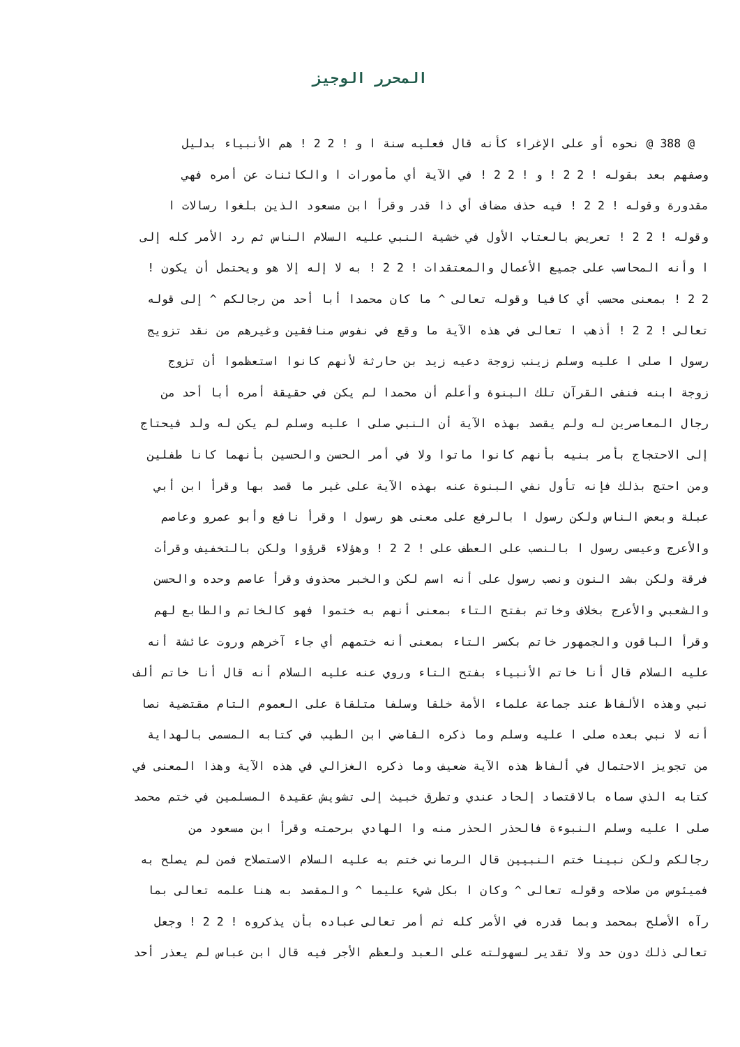المحرر الوجيز
@ 388 @ نحوه أو على الإغراء كأنه قال فعليه سنة ا و ! 2 2 ! هم الأنبياء بدليل
وصفهم بعد بقوله ! 2 2 ! و ! 2 2 ! في الآية أي مأمورات ا والكائنات عن أمره فهي
مقدورة وقوله ! 2 2 ! فيه حذف مضاف أي ذا قدر وقرأ ابن مسعود الذين بلغوا رسالات ا
وقوله ! 2 2 ! تعريض بالعتاب الأول في خشية النبي عليه السلام الناس ثم رد الأمر كله إلى
ا وأنه المحاسب على جميع الأعمال والمعتقدات ! 2 2 ! به لا إله إلا هو ويحتمل أن يكون !
2 2 ! بمعنى محسب أي كافيا وقوله تعالى ^ ما كان محمدا أبا أحد من رجالكم ^ إلى قوله
تعالى ! 2 2 ! أذهب ا تعالى في هذه الآية ما وقع في نفوس منافقين وغيرهم من نقد تزويج
رسول ا صلى ا عليه وسلم زينب زوجة دعيه زيد بن حارثة لأنهم كانوا استعظموا أن تزوج
زوجة ابنه فنفى القرآن تلك البنوة وأعلم أن محمدا لم يكن في حقيقة أمره أبا أحد من
رجال المعاصرين له ولم يقصد بهذه الآية أن النبي صلى ا عليه وسلم لم يكن له ولد فيحتاج
إلى الاحتجاج بأمر بنيه بأنهم كانوا ماتوا ولا في أمر الحسن والحسين بأنهما كانا طفلين
ومن احتج بذلك فإنه تأول نفي البنوة عنه بهذه الآية على غير ما قصد بها وقرأ ابن أبي
عبلة وبعض الناس ولكن رسول ا بالرفع على معنى هو رسول ا وقرأ نافع وأبو عمرو وعاصم
والأعرج وعيسى رسول ا بالنصب على العطف على ! 2 2 ! وهؤلاء قرؤوا ولكن بالتخفيف وقرأت
فرقة ولكن بشد النون ونصب رسول على أنه اسم لكن والخبر محذوف وقرأ عاصم وحده والحسن
والشعبي والأعرج بخلاف وخاتم بفتح التاء بمعنى أنهم به ختموا فهو كالخاتم والطابع لهم
وقرأ الباقون والجمهور خاتم بكسر التاء بمعنى أنه ختمهم أي جاء آخرهم وروت عائشة أنه
عليه السلام قال أنا خاتم الأنبياء بفتح التاء وروي عنه عليه السلام أنه قال أنا خاتم ألف
نبي وهذه الألفاظ عند جماعة علماء الأمة خلقا وسلفا متلقاة على العموم التام مقتضية نصا
أنه لا نبي بعده صلى ا عليه وسلم وما ذكره القاضي ابن الطيب في كتابه المسمى بالهداية
من تجويز الاحتمال في ألفاظ هذه الآية ضعيف وما ذكره الغزالي في هذه الآية وهذا المعنى في
كتابه الذي سماه بالاقتصاد إلحاد عندي وتطرق خبيث إلى تشويش عقيدة المسلمين في ختم محمد
صلى ا عليه وسلم النبوءة فالحذر الحذر منه وا الهادي برحمته وقرأ ابن مسعود من
رجالكم ولكن نبينا ختم النبيين قال الرماني ختم به عليه السلام الاستصلاح فمن لم يصلح به
فميئوس من صلاحه وقوله تعالى ^ وكان ا بكل شيء عليما ^ والمقصد به هنا علمه تعالى بما
رآه الأصلح بمحمد وبما قدره في الأمر كله ثم أمر تعالى عباده بأن يذكروه ! 2 2 ! وجعل
تعالى ذلك دون حد ولا تقدير لسهولته على العبد ولعظم الأجر فيه قال ابن عباس لم يعذر أحد